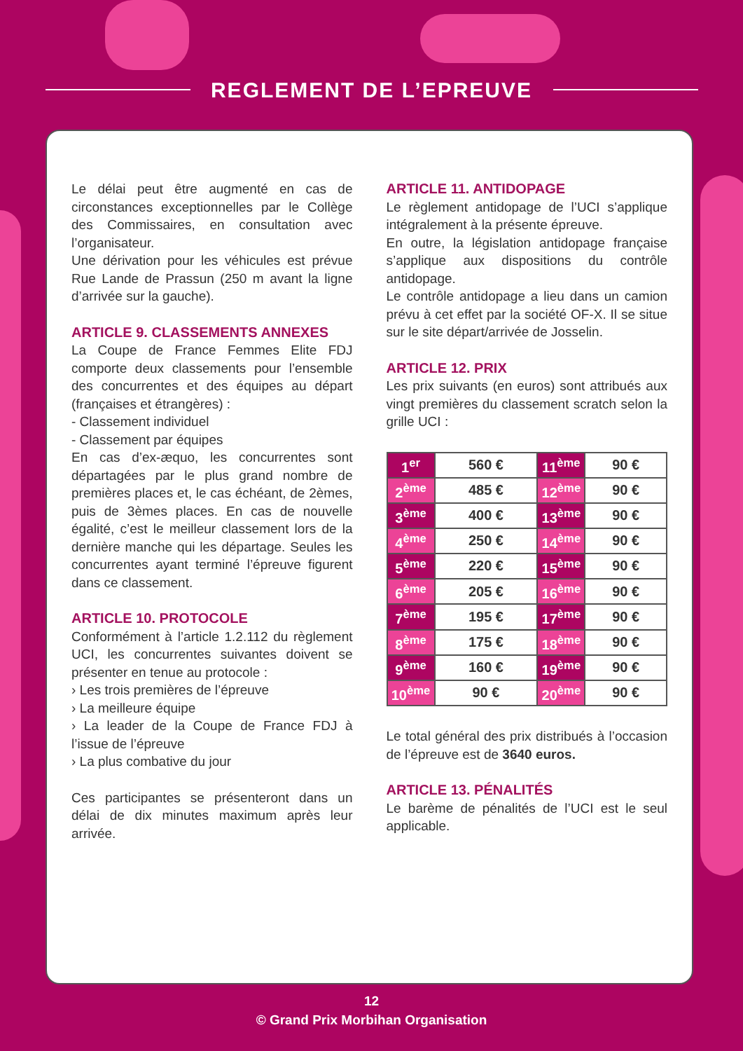REGLEMENT DE L’EPREUVE
Le délai peut être augmenté en cas de circonstances exceptionnelles par le Collège des Commissaires, en consultation avec l’organisateur.
Une dérivation pour les véhicules est prévue Rue Lande de Prassun (250 m avant la ligne d’arrivée sur la gauche).
ARTICLE 9. CLASSEMENTS ANNEXES
La Coupe de France Femmes Elite FDJ comporte deux classements pour l’ensemble des concurrentes et des équipes au départ (françaises et étrangères) :
- Classement individuel
- Classement par équipes
En cas d’ex-æquo, les concurrentes sont départagées par le plus grand nombre de premières places et, le cas échéant, de 2èmes, puis de 3èmes places. En cas de nouvelle égalité, c’est le meilleur classement lors de la dernière manche qui les départage. Seules les concurrentes ayant terminé l’épreuve figurent dans ce classement.
ARTICLE 10. PROTOCOLE
Conformément à l’article 1.2.112 du règlement UCI, les concurrentes suivantes doivent se présenter en tenue au protocole :
› Les trois premières de l’épreuve
› La meilleure équipe
› La leader de la Coupe de France FDJ à l’issue de l’épreuve
› La plus combative du jour
Ces participantes se présenteront dans un délai de dix minutes maximum après leur arrivée.
ARTICLE 11. ANTIDOPAGE
Le règlement antidopage de l’UCI s’applique intégralement à la présente épreuve.
En outre, la législation antidopage française s’applique aux dispositions du contrôle antidopage.
Le contrôle antidopage a lieu dans un camion prévu à cet effet par la société OF-X. Il se situe sur le site départ/arrivée de Josselin.
ARTICLE 12. PRIX
Les prix suivants (en euros) sont attribués aux vingt premières du classement scratch selon la grille UCI :
| 1<sup>er</sup> | 560 € | 11<sup>ème</sup> | 90 € |
| 2<sup>ème</sup> | 485 € | 12<sup>ème</sup> | 90 € |
| 3<sup>ème</sup> | 400 € | 13<sup>ème</sup> | 90 € |
| 4<sup>ème</sup> | 250 € | 14<sup>ème</sup> | 90 € |
| 5<sup>ème</sup> | 220 € | 15<sup>ème</sup> | 90 € |
| 6<sup>ème</sup> | 205 € | 16<sup>ème</sup> | 90 € |
| 7<sup>ème</sup> | 195 € | 17<sup>ème</sup> | 90 € |
| 8<sup>ème</sup> | 175 € | 18<sup>ème</sup> | 90 € |
| 9<sup>ème</sup> | 160 € | 19<sup>ème</sup> | 90 € |
| 10<sup>ème</sup> | 90 € | 20<sup>ème</sup> | 90 € |
Le total général des prix distribués à l’occasion de l’épreuve est de 3640 euros.
ARTICLE 13. PÉNALITÉS
Le barème de pénalités de l’UCI est le seul applicable.
12
© Grand Prix Morbihan Organisation